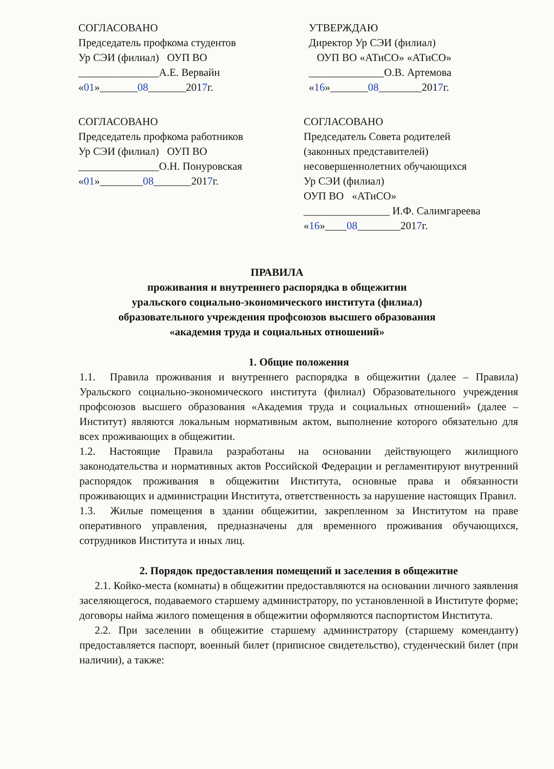СОГЛАСОВАНО
Председатель профкома студентов
Ур СЭИ (филиал) ОУП ВО
_______________А.Е. Вервайн
«01»_______08_______2017г.
УТВЕРЖДАЮ
Директор Ур СЭИ (филиал)
ОУП ВО «АТиСО» «АТиСО»
______________О.В. Артемова
«16»_______08________2017г.
СОГЛАСОВАНО
Председатель профкома работников
Ур СЭИ (филиал) ОУП ВО
_______________О.Н. Понуровская
«01»________08_______2017г.
СОГЛАСОВАНО
Председатель Совета родителей
(законных представителей)
несовершеннолетних обучающихся
Ур СЭИ (филиал)
ОУП ВО «АТиСО»
________________ И.Ф. Салимгареева
«16»____08________2017г.
ПРАВИЛА
проживания и внутреннего распорядка в общежитии
уральского социально-экономического института (филиал)
образовательного учреждения профсоюзов высшего образования
«академия труда и социальных отношений»
1. Общие положения
1.1. Правила проживания и внутреннего распорядка в общежитии (далее – Правила) Уральского социально-экономического института (филиал) Образовательного учреждения профсоюзов высшего образования «Академия труда и социальных отношений» (далее – Институт) являются локальным нормативным актом, выполнение которого обязательно для всех проживающих в общежитии.
1.2. Настоящие Правила разработаны на основании действующего жилищного законодательства и нормативных актов Российской Федерации и регламентируют внутренний распорядок проживания в общежитии Института, основные права и обязанности проживающих и администрации Института, ответственность за нарушение настоящих Правил.
1.3. Жилые помещения в здании общежитии, закрепленном за Институтом на праве оперативного управления, предназначены для временного проживания обучающихся, сотрудников Института и иных лиц.
2. Порядок предоставления помещений и заселения в общежитие
2.1. Койко-места (комнаты) в общежитии предоставляются на основании личного заявления заселяющегося, подаваемого старшему администратору, по установленной в Институте форме; договоры найма жилого помещения в общежитии оформляются паспортистом Института.
2.2. При заселении в общежитие старшему администратору (старшему коменданту) предоставляется паспорт, военный билет (приписное свидетельство), студенческий билет (при наличии), а также: